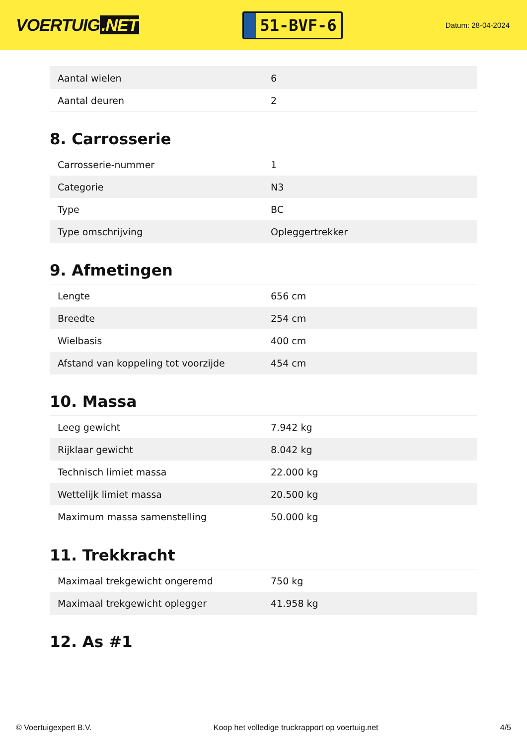VOERTUIG.NET
51-BVF-6
Datum: 28-04-2024
| Aantal wielen | 6 |
| Aantal deuren | 2 |
8. Carrosserie
| Carrosserie-nummer | 1 |
| Categorie | N3 |
| Type | BC |
| Type omschrijving | Opleggertrekker |
9. Afmetingen
| Lengte | 656 cm |
| Breedte | 254 cm |
| Wielbasis | 400 cm |
| Afstand van koppeling tot voorzijde | 454 cm |
10. Massa
| Leeg gewicht | 7.942 kg |
| Rijklaar gewicht | 8.042 kg |
| Technisch limiet massa | 22.000 kg |
| Wettelijk limiet massa | 20.500 kg |
| Maximum massa samenstelling | 50.000 kg |
11. Trekkracht
| Maximaal trekgewicht ongeremd | 750 kg |
| Maximaal trekgewicht oplegger | 41.958 kg |
12. As #1
© Voertuigexpert B.V. Koop het volledige truckrapport op voertuig.net 4/5